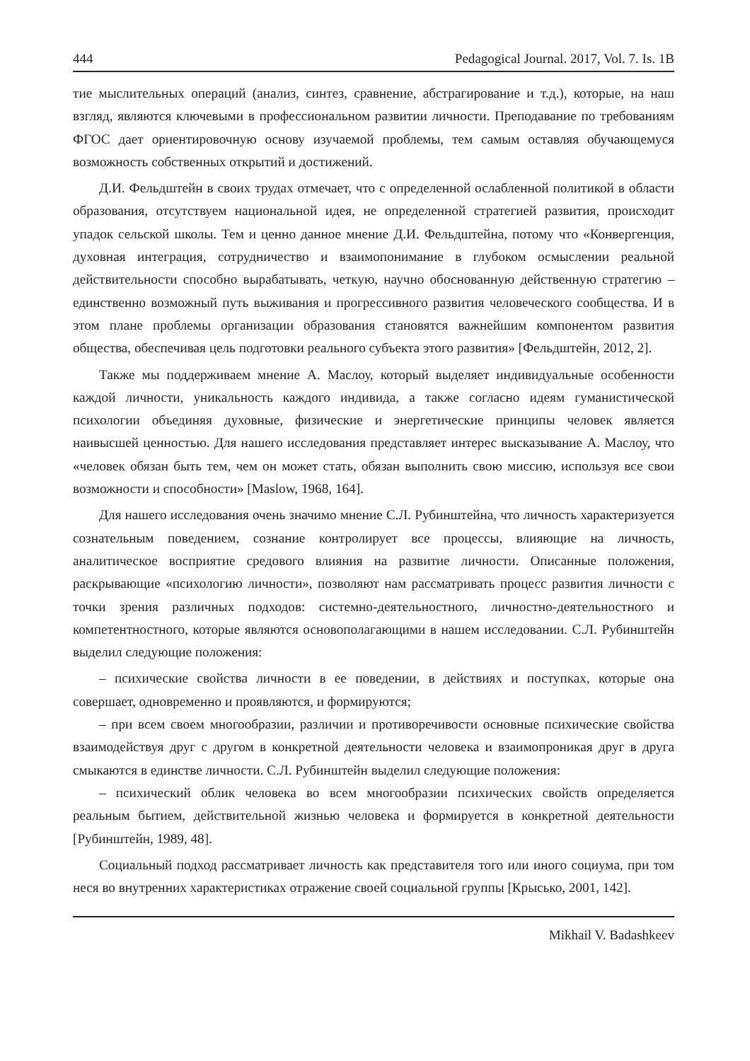444 Pedagogical Journal. 2017, Vol. 7. Is. 1B
тие мыслительных операций (анализ, синтез, сравнение, абстрагирование и т.д.), которые, на наш взгляд, являются ключевыми в профессиональном развитии личности. Преподавание по требованиям ФГОС дает ориентировочную основу изучаемой проблемы, тем самым оставляя обучающемуся возможность собственных открытий и достижений.
Д.И. Фельдштейн в своих трудах отмечает, что с определенной ослабленной политикой в области образования, отсутствуем национальной идея, не определенной стратегией развития, происходит упадок сельской школы. Тем и ценно данное мнение Д.И. Фельдштейна, потому что «Конвергенция, духовная интеграция, сотрудничество и взаимопонимание в глубоком осмыслении реальной действительности способно вырабатывать, четкую, научно обоснованную действенную стратегию – единственно возможный путь выживания и прогрессивного развития человеческого сообщества. И в этом плане проблемы организации образования становятся важнейшим компонентом развития общества, обеспечивая цель подготовки реального субъекта этого развития» [Фельдштейн, 2012, 2].
Также мы поддерживаем мнение А. Маслоу, который выделяет индивидуальные особенности каждой личности, уникальность каждого индивида, а также согласно идеям гуманистической психологии объединяя духовные, физические и энергетические принципы человек является наивысшей ценностью. Для нашего исследования представляет интерес высказывание А. Маслоу, что «человек обязан быть тем, чем он может стать, обязан выполнить свою миссию, используя все свои возможности и способности» [Maslow, 1968, 164].
Для нашего исследования очень значимо мнение С.Л. Рубинштейна, что личность характеризуется сознательным поведением, сознание контролирует все процессы, влияющие на личность, аналитическое восприятие средового влияния на развитие личности. Описанные положения, раскрывающие «психологию личности», позволяют нам рассматривать процесс развития личности с точки зрения различных подходов: системно-деятельностного, личностно-деятельностного и компетентностного, которые являются основополагающими в нашем исследовании. С.Л. Рубинштейн выделил следующие положения:
– психические свойства личности в ее поведении, в действиях и поступках, которые она совершает, одновременно и проявляются, и формируются;
– при всем своем многообразии, различии и противоречивости основные психические свойства взаимодействуя друг с другом в конкретной деятельности человека и взаимопроникая друг в друга смыкаются в единстве личности. С.Л. Рубинштейн выделил следующие положения:
– психический облик человека во всем многообразии психических свойств определяется реальным бытием, действительной жизнью человека и формируется в конкретной деятельности [Рубинштейн, 1989, 48].
Социальный подход рассматривает личность как представителя того или иного социума, при том неся во внутренних характеристиках отражение своей социальной группы [Крысько, 2001, 142].
Mikhail V. Badashkeev